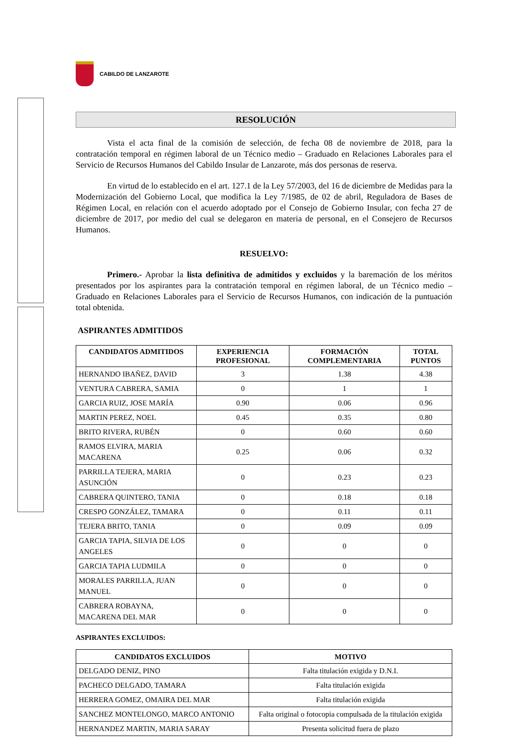CABILDO DE LANZAROTE
RESOLUCIÓN
Vista el acta final de la comisión de selección, de fecha 08 de noviembre de 2018, para la contratación temporal en régimen laboral de un Técnico medio – Graduado en Relaciones Laborales para el Servicio de Recursos Humanos del Cabildo Insular de Lanzarote, más dos personas de reserva.
En virtud de lo establecido en el art. 127.1 de la Ley 57/2003, del 16 de diciembre de Medidas para la Modernización del Gobierno Local, que modifica la Ley 7/1985, de 02 de abril, Reguladora de Bases de Régimen Local, en relación con el acuerdo adoptado por el Consejo de Gobierno Insular, con fecha 27 de diciembre de 2017, por medio del cual se delegaron en materia de personal, en el Consejero de Recursos Humanos.
RESUELVO:
Primero.- Aprobar la lista definitiva de admitidos y excluidos y la baremación de los méritos presentados por los aspirantes para la contratación temporal en régimen laboral, de un Técnico medio – Graduado en Relaciones Laborales para el Servicio de Recursos Humanos, con indicación de la puntuación total obtenida.
ASPIRANTES ADMITIDOS
| CANDIDATOS ADMITIDOS | EXPERIENCIA PROFESIONAL | FORMACIÓN COMPLEMENTARIA | TOTAL PUNTOS |
| --- | --- | --- | --- |
| HERNANDO IBAÑEZ, DAVID | 3 | 1.38 | 4.38 |
| VENTURA CABRERA, SAMIA | 0 | 1 | 1 |
| GARCIA RUIZ, JOSE MARÍA | 0.90 | 0.06 | 0.96 |
| MARTIN PEREZ, NOEL | 0.45 | 0.35 | 0.80 |
| BRITO RIVERA, RUBÉN | 0 | 0.60 | 0.60 |
| RAMOS ELVIRA, MARIA MACARENA | 0.25 | 0.06 | 0.32 |
| PARRILLA TEJERA, MARIA ASUNCIÓN | 0 | 0.23 | 0.23 |
| CABRERA QUINTERO, TANIA | 0 | 0.18 | 0.18 |
| CRESPO GONZÁLEZ, TAMARA | 0 | 0.11 | 0.11 |
| TEJERA BRITO, TANIA | 0 | 0.09 | 0.09 |
| GARCIA TAPIA, SILVIA DE LOS ANGELES | 0 | 0 | 0 |
| GARCIA TAPIA LUDMILA | 0 | 0 | 0 |
| MORALES PARRILLA, JUAN MANUEL | 0 | 0 | 0 |
| CABRERA ROBAYNA, MACARENA DEL MAR | 0 | 0 | 0 |
ASPIRANTES EXCLUIDOS:
| CANDIDATOS EXCLUIDOS | MOTIVO |
| --- | --- |
| DELGADO DENIZ, PINO | Falta titulación exigida y D.N.I. |
| PACHECO DELGADO, TAMARA | Falta titulación exigida |
| HERRERA GOMEZ, OMAIRA DEL MAR | Falta titulación exigida |
| SANCHEZ MONTELONGO, MARCO ANTONIO | Falta original o fotocopia compulsada de la titulación exigida |
| HERNANDEZ MARTIN, MARIA SARAY | Presenta solicitud fuera de plazo |